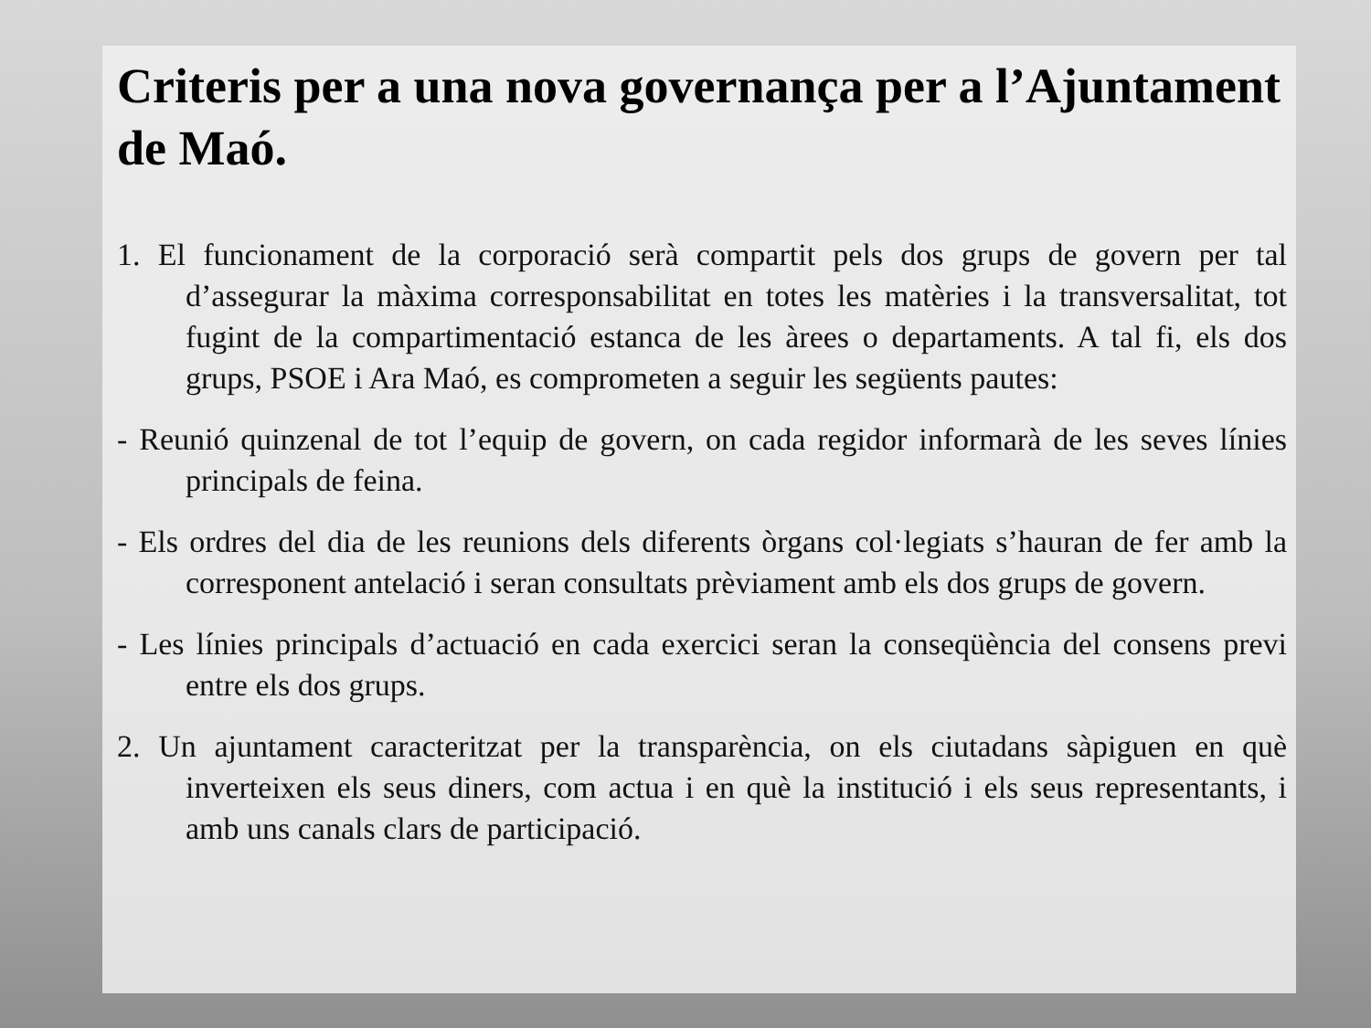Criteris per a una nova governança per a l’Ajuntament de Maó.
1. El funcionament de la corporació serà compartit pels dos grups de govern per tal d’assegurar la màxima corresponsabilitat en totes les matèries i la transversalitat, tot fugint de la compartimentació estanca de les àrees o departaments. A tal fi, els dos grups, PSOE i Ara Maó, es comprometen a seguir les següents pautes:
- Reunió quinzenal de tot l’equip de govern, on cada regidor informarà de les seves línies principals de feina.
- Els ordres del dia de les reunions dels diferents òrgans col·legiats s’hauran de fer amb la corresponent antelació i seran consultats prèviament amb els dos grups de govern.
- Les línies principals d’actuació en cada exercici seran la conseqüència del consens previ entre els dos grups.
2. Un ajuntament caracteritzat per la transparència, on els ciutadans sàpiguen en què inverteixen els seus diners, com actua i en què la institució i els seus representants, i amb uns canals clars de participació.